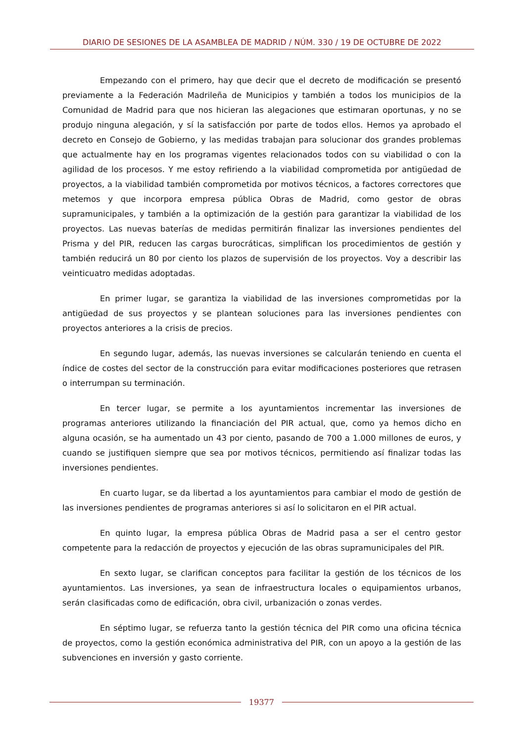DIARIO DE SESIONES DE LA ASAMBLEA DE MADRID / NÚM. 330 / 19 DE OCTUBRE DE 2022
Empezando con el primero, hay que decir que el decreto de modificación se presentó previamente a la Federación Madrileña de Municipios y también a todos los municipios de la Comunidad de Madrid para que nos hicieran las alegaciones que estimaran oportunas, y no se produjo ninguna alegación, y sí la satisfacción por parte de todos ellos. Hemos ya aprobado el decreto en Consejo de Gobierno, y las medidas trabajan para solucionar dos grandes problemas que actualmente hay en los programas vigentes relacionados todos con su viabilidad o con la agilidad de los procesos. Y me estoy refiriendo a la viabilidad comprometida por antigüedad de proyectos, a la viabilidad también comprometida por motivos técnicos, a factores correctores que metemos y que incorpora empresa pública Obras de Madrid, como gestor de obras supramunicipales, y también a la optimización de la gestión para garantizar la viabilidad de los proyectos. Las nuevas baterías de medidas permitirán finalizar las inversiones pendientes del Prisma y del PIR, reducen las cargas burocráticas, simplifican los procedimientos de gestión y también reducirá un 80 por ciento los plazos de supervisión de los proyectos. Voy a describir las veinticuatro medidas adoptadas.
En primer lugar, se garantiza la viabilidad de las inversiones comprometidas por la antigüedad de sus proyectos y se plantean soluciones para las inversiones pendientes con proyectos anteriores a la crisis de precios.
En segundo lugar, además, las nuevas inversiones se calcularán teniendo en cuenta el índice de costes del sector de la construcción para evitar modificaciones posteriores que retrasen o interrumpan su terminación.
En tercer lugar, se permite a los ayuntamientos incrementar las inversiones de programas anteriores utilizando la financiación del PIR actual, que, como ya hemos dicho en alguna ocasión, se ha aumentado un 43 por ciento, pasando de 700 a 1.000 millones de euros, y cuando se justifiquen siempre que sea por motivos técnicos, permitiendo así finalizar todas las inversiones pendientes.
En cuarto lugar, se da libertad a los ayuntamientos para cambiar el modo de gestión de las inversiones pendientes de programas anteriores si así lo solicitaron en el PIR actual.
En quinto lugar, la empresa pública Obras de Madrid pasa a ser el centro gestor competente para la redacción de proyectos y ejecución de las obras supramunicipales del PIR.
En sexto lugar, se clarifican conceptos para facilitar la gestión de los técnicos de los ayuntamientos. Las inversiones, ya sean de infraestructura locales o equipamientos urbanos, serán clasificadas como de edificación, obra civil, urbanización o zonas verdes.
En séptimo lugar, se refuerza tanto la gestión técnica del PIR como una oficina técnica de proyectos, como la gestión económica administrativa del PIR, con un apoyo a la gestión de las subvenciones en inversión y gasto corriente.
19377